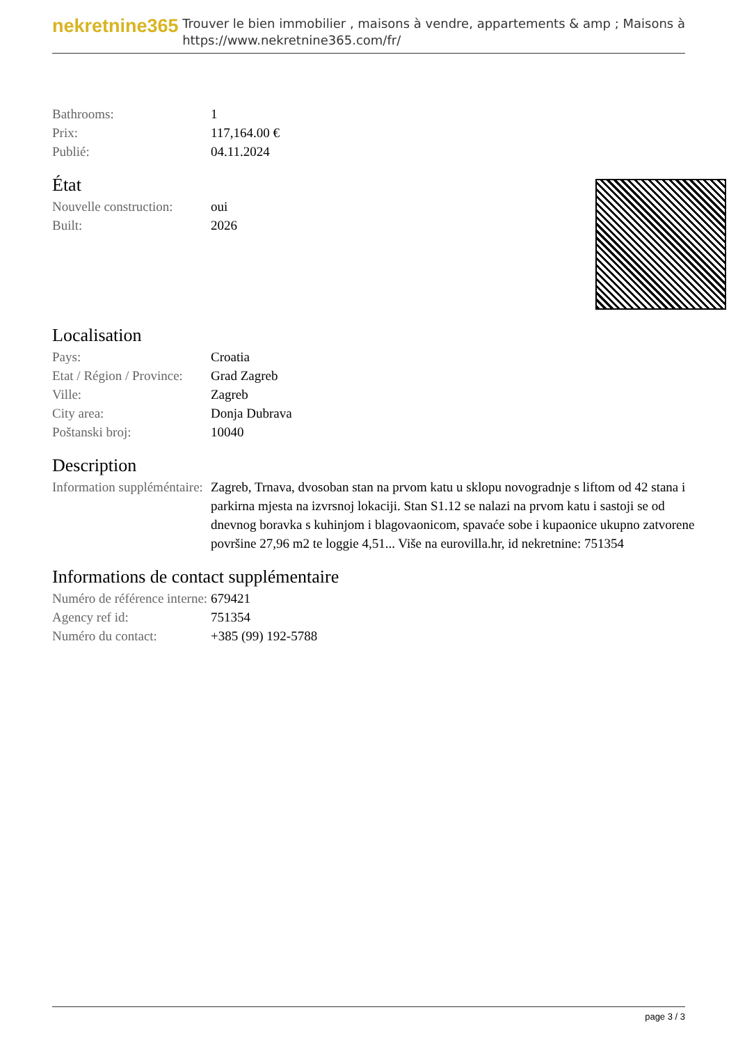nekretnine365
Trouver le bien immobilier , maisons à vendre, appartements & amp ; Maisons à
https://www.nekretnine365.com/fr/
| Bathrooms: | 1 |
| Prix: | 117,164.00 € |
| Publié: | 04.11.2024 |
État
| Nouvelle construction: | oui |
| Built: | 2026 |
Localisation
| Pays: | Croatia |
| Etat / Région / Province: | Grad Zagreb |
| Ville: | Zagreb |
| City area: | Donja Dubrava |
| Poštanski broj: | 10040 |
Description
| Information suppléméntaire: | Zagreb, Trnava, dvosoban stan na prvom katu u sklopu novogradnje s liftom od 42 stana i parkirna mjesta na izvrsnoj lokaciji. Stan S1.12 se nalazi na prvom katu i sastoji se od dnevnog boravka s kuhinjom i blagovaonicom, spavaće sobe i kupaonice ukupno zatvorene površine 27,96 m2 te loggie 4,51... Više na eurovilla.hr, id nekretnine: 751354 |
Informations de contact supplémentaire
| Numéro de référence interne: | 679421 |
| Agency ref id: | 751354 |
| Numéro du contact: | +385 (99) 192-5788 |
page 3 / 3